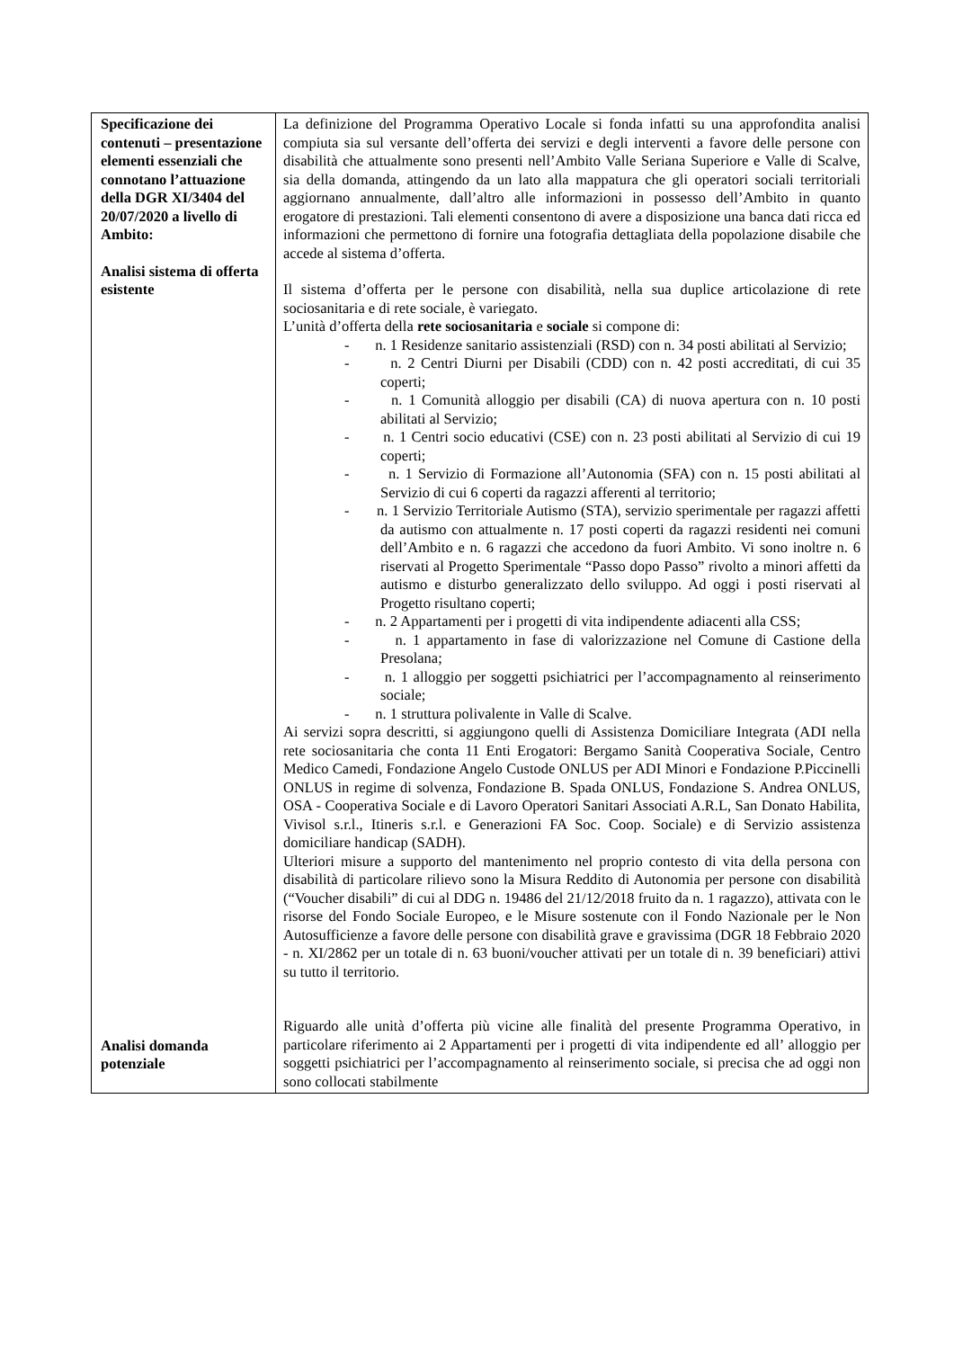| Specificazione dei contenuti – presentazione elementi essenziali che connotano l’attuazione della DGR XI/3404 del 20/07/2020 a livello di Ambito: Analisi sistema di offerta esistente Analisi domanda potenziale | La definizione del Programma Operativo Locale si fonda infatti su una approfondita analisi compiuta sia sul versante dell’offerta dei servizi e degli interventi a favore delle persone con disabilità che attualmente sono presenti nell’Ambito Valle Seriana Superiore e Valle di Scalve, sia della domanda, attingendo da un lato alla mappatura che gli operatori sociali territoriali aggiornano annualmente, dall’altro alle informazioni in possesso dell’Ambito in quanto erogatore di prestazioni. Tali elementi consentono di avere a disposizione una banca dati ricca ed informazioni che permettono di fornire una fotografia dettagliata della popolazione disabile che accede al sistema d’offerta. Il sistema d’offerta per le persone con disabilità, nella sua duplice articolazione di rete sociosanitaria e di rete sociale, è variegato. L’unità d’offerta della rete sociosanitaria e sociale si compone di: - n. 1 Residenze sanitario assistenziali (RSD) con n. 34 posti abilitati al Servizio; - n. 2 Centri Diurni per Disabili (CDD) con n. 42 posti accreditati, di cui 35 coperti; - n. 1 Comunità alloggio per disabili (CA) di nuova apertura con n. 10 posti abilitati al Servizio; - n. 1 Centri socio educativi (CSE) con n. 23 posti abilitati al Servizio di cui 19 coperti; - n. 1 Servizio di Formazione all’Autonomia (SFA) con n. 15 posti abilitati al Servizio di cui 6 coperti da ragazzi afferenti al territorio; - n. 1 Servizio Territoriale Autismo (STA), servizio sperimentale per ragazzi affetti da autismo con attualmente n. 17 posti coperti da ragazzi residenti nei comuni dell’Ambito e n. 6 ragazzi che accedono da fuori Ambito. Vi sono inoltre n. 6 riservati al Progetto Sperimentale “Passo dopo Passo” rivolto a minori affetti da autismo e disturbo generalizzato dello sviluppo. Ad oggi i posti riservati al Progetto risultano coperti; - n. 2 Appartamenti per i progetti di vita indipendente adiacenti alla CSS; - n. 1 appartamento in fase di valorizzazione nel Comune di Castione della Presolana; - n. 1 alloggio per soggetti psichiatrici per l’accompagnamento al reinserimento sociale; - n. 1 struttura polivalente in Valle di Scalve. Ai servizi sopra descritti, si aggiungono quelli di Assistenza Domiciliare Integrata (ADI nella rete sociosanitaria che conta 11 Enti Erogatori: Bergamo Sanità Cooperativa Sociale, Centro Medico Camedi, Fondazione Angelo Custode ONLUS per ADI Minori e Fondazione P.Piccinelli ONLUS in regime di solvenza, Fondazione B. Spada ONLUS, Fondazione S. Andrea ONLUS, OSA - Cooperativa Sociale e di Lavoro Operatori Sanitari Associati A.R.L, San Donato Habilita, Vivisol s.r.l., Itineris s.r.l. e Generazioni FA Soc. Coop. Sociale) e di Servizio assistenza domiciliare handicap (SADH). Ulteriori misure a supporto del mantenimento nel proprio contesto di vita della persona con disabilità di particolare rilievo sono la Misura Reddito di Autonomia per persone con disabilità (“Voucher disabili” di cui al DDG n. 19486 del 21/12/2018 fruito da n. 1 ragazzo), attivata con le risorse del Fondo Sociale Europeo, e le Misure sostenute con il Fondo Nazionale per le Non Autosufficienze a favore delle persone con disabilità grave e gravissima (DGR 18 Febbraio 2020 - n. XI/2862 per un totale di n. 63 buoni/voucher attivati per un totale di n. 39 beneficiari) attivi su tutto il territorio. Riguardo alle unità d’offerta più vicine alle finalità del presente Programma Operativo, in particolare riferimento ai 2 Appartamenti per i progetti di vita indipendente ed all’ alloggio per soggetti psichiatrici per l’accompagnamento al reinserimento sociale, si precisa che ad oggi non sono collocati stabilmente |